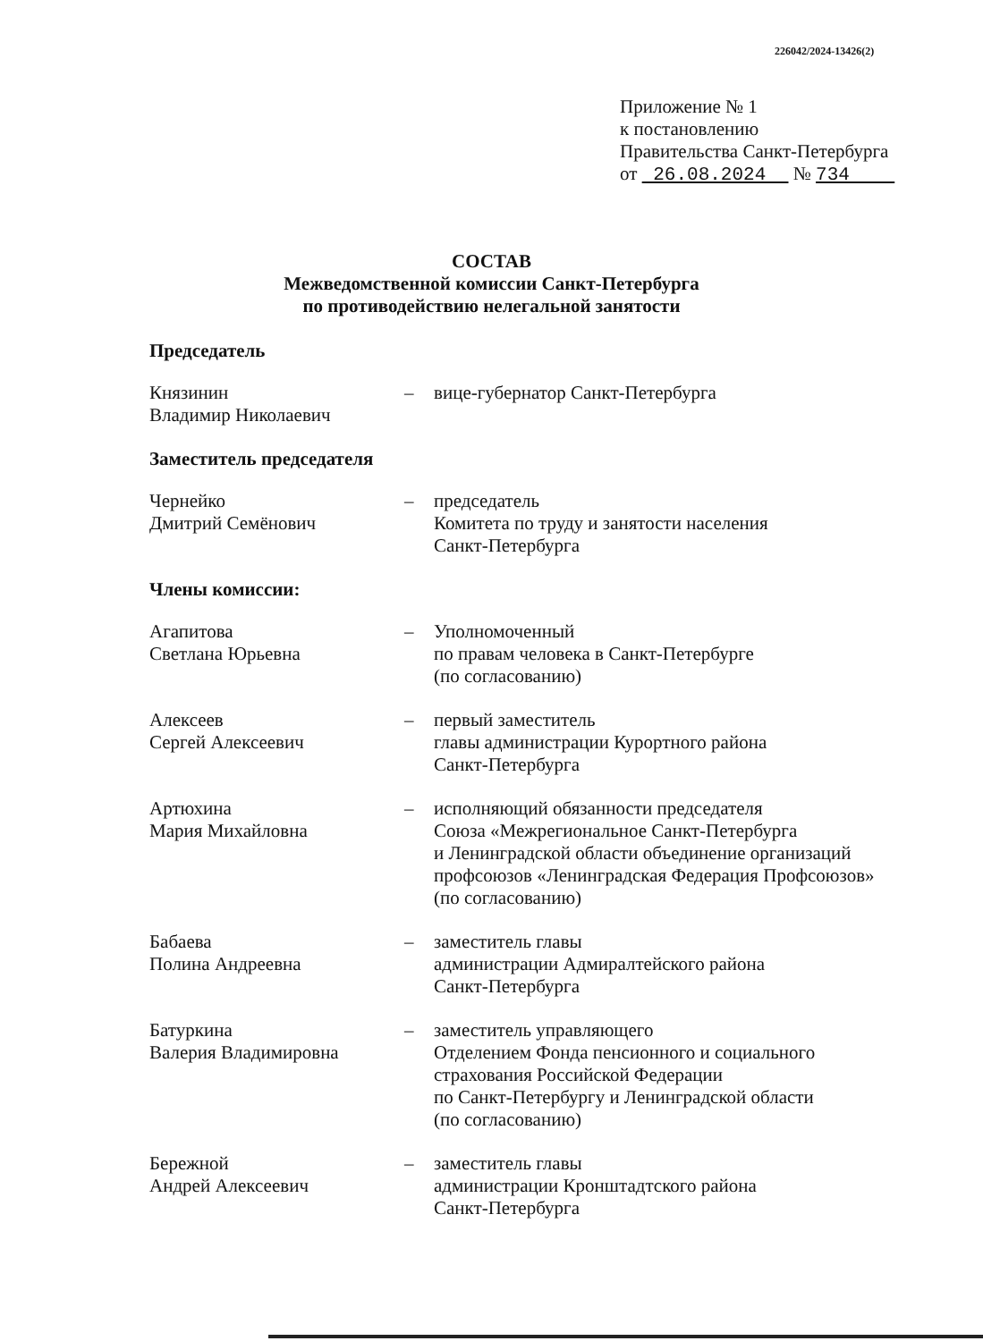226042/2024-13426(2)
Приложение № 1
к постановлению
Правительства Санкт-Петербурга
от 26.08.2024 № 734
СОСТАВ
Межведомственной комиссии Санкт-Петербурга
по противодействию нелегальной занятости
Председатель
Князинин
Владимир Николаевич
– вице-губернатор Санкт-Петербурга
Заместитель председателя
Чернейко
Дмитрий Семёнович
– председатель
Комитета по труду и занятости населения
Санкт-Петербурга
Члены комиссии:
Агапитова
Светлана Юрьевна
– Уполномоченный
по правам человека в Санкт-Петербурге
(по согласованию)
Алексеев
Сергей Алексеевич
– первый заместитель
главы администрации Курортного района
Санкт-Петербурга
Артюхина
Мария Михайловна
– исполняющий обязанности председателя
Союза «Межрегиональное Санкт-Петербурга
и Ленинградской области объединение организаций
профсоюзов «Ленинградская Федерация Профсоюзов»
(по согласованию)
Бабаева
Полина Андреевна
– заместитель главы
администрации Адмиралтейского района
Санкт-Петербурга
Батуркина
Валерия Владимировна
– заместитель управляющего
Отделением Фонда пенсионного и социального
страхования Российской Федерации
по Санкт-Петербургу и Ленинградской области
(по согласованию)
Бережной
Андрей Алексеевич
– заместитель главы
администрации Кронштадтского района
Санкт-Петербурга